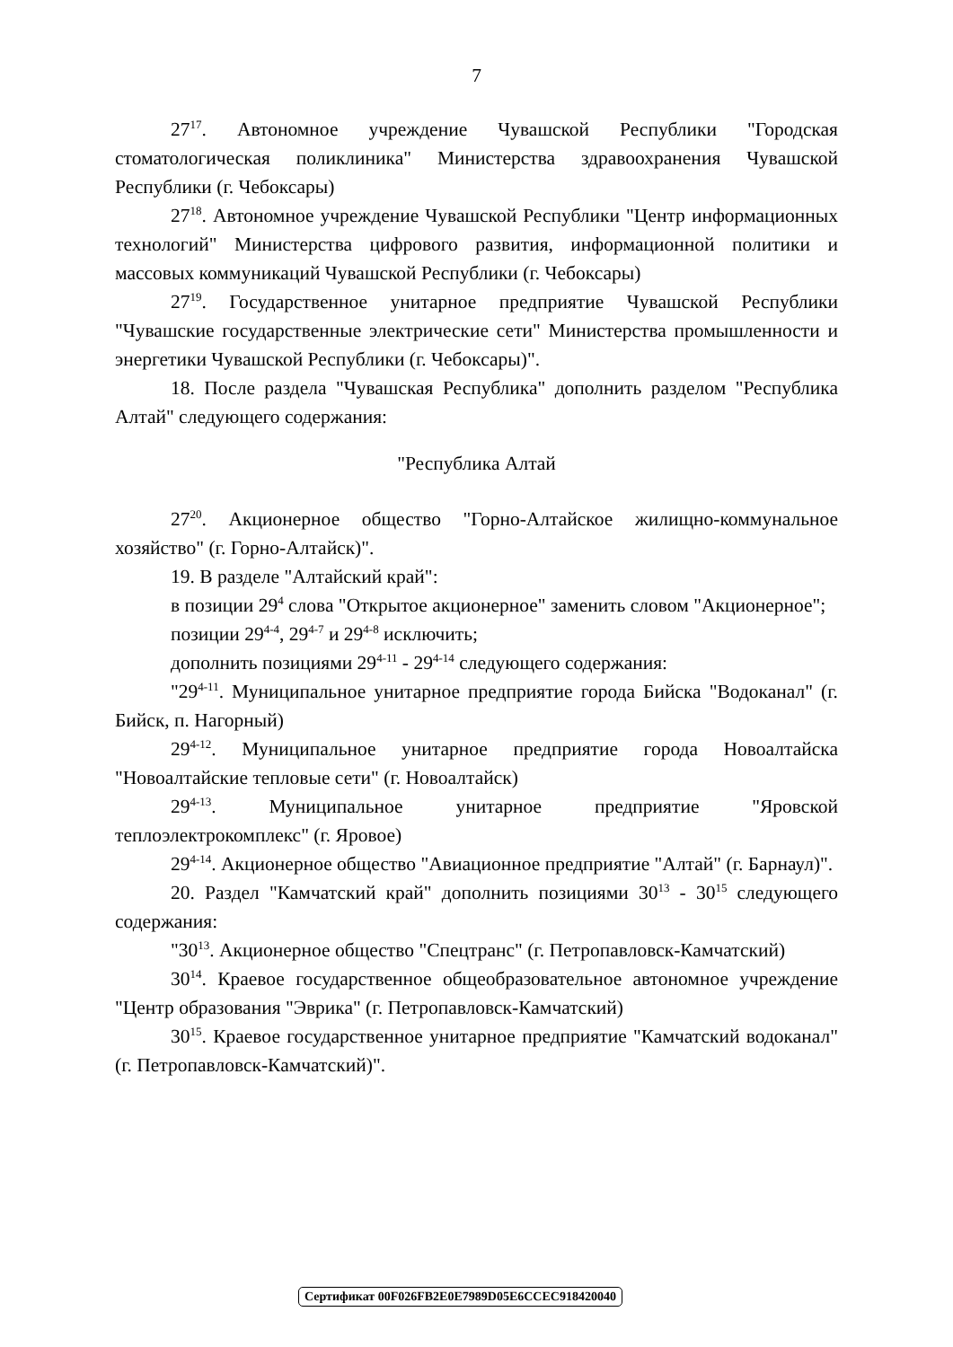7
27<sup>17</sup>. Автономное учреждение Чувашской Республики "Городская стоматологическая поликлиника" Министерства здравоохранения Чувашской Республики (г. Чебоксары)
27<sup>18</sup>. Автономное учреждение Чувашской Республики "Центр информационных технологий" Министерства цифрового развития, информационной политики и массовых коммуникаций Чувашской Республики (г. Чебоксары)
27<sup>19</sup>. Государственное унитарное предприятие Чувашской Республики "Чувашские государственные электрические сети" Министерства промышленности и энергетики Чувашской Республики (г. Чебоксары)".
18. После раздела "Чувашская Республика" дополнить разделом "Республика Алтай" следующего содержания:
"Республика Алтай
27<sup>20</sup>. Акционерное общество "Горно-Алтайское жилищно-коммунальное хозяйство" (г. Горно-Алтайск)".
19. В разделе "Алтайский край":
в позиции 29<sup>4</sup> слова "Открытое акционерное" заменить словом "Акционерное";
позиции 29<sup>4-4</sup>, 29<sup>4-7</sup> и 29<sup>4-8</sup> исключить;
дополнить позициями 29<sup>4-11</sup> - 29<sup>4-14</sup> следующего содержания:
"29<sup>4-11</sup>. Муниципальное унитарное предприятие города Бийска "Водоканал" (г. Бийск, п. Нагорный)
29<sup>4-12</sup>. Муниципальное унитарное предприятие города Новоалтайска "Новоалтайские тепловые сети" (г. Новоалтайск)
29<sup>4-13</sup>. Муниципальное унитарное предприятие "Яровской теплоэлектрокомплекс" (г. Яровое)
29<sup>4-14</sup>. Акционерное общество "Авиационное предприятие "Алтай" (г. Барнаул)".
20. Раздел "Камчатский край" дополнить позициями 30<sup>13</sup> - 30<sup>15</sup> следующего содержания:
"30<sup>13</sup>. Акционерное общество "Спецтранс" (г. Петропавловск-Камчатский)
30<sup>14</sup>. Краевое государственное общеобразовательное автономное учреждение "Центр образования "Эврика" (г. Петропавловск-Камчатский)
30<sup>15</sup>. Краевое государственное унитарное предприятие "Камчатский водоканал" (г. Петропавловск-Камчатский)".
Сертификат 00F026FB2E0E7989D05E6CCEC918420040